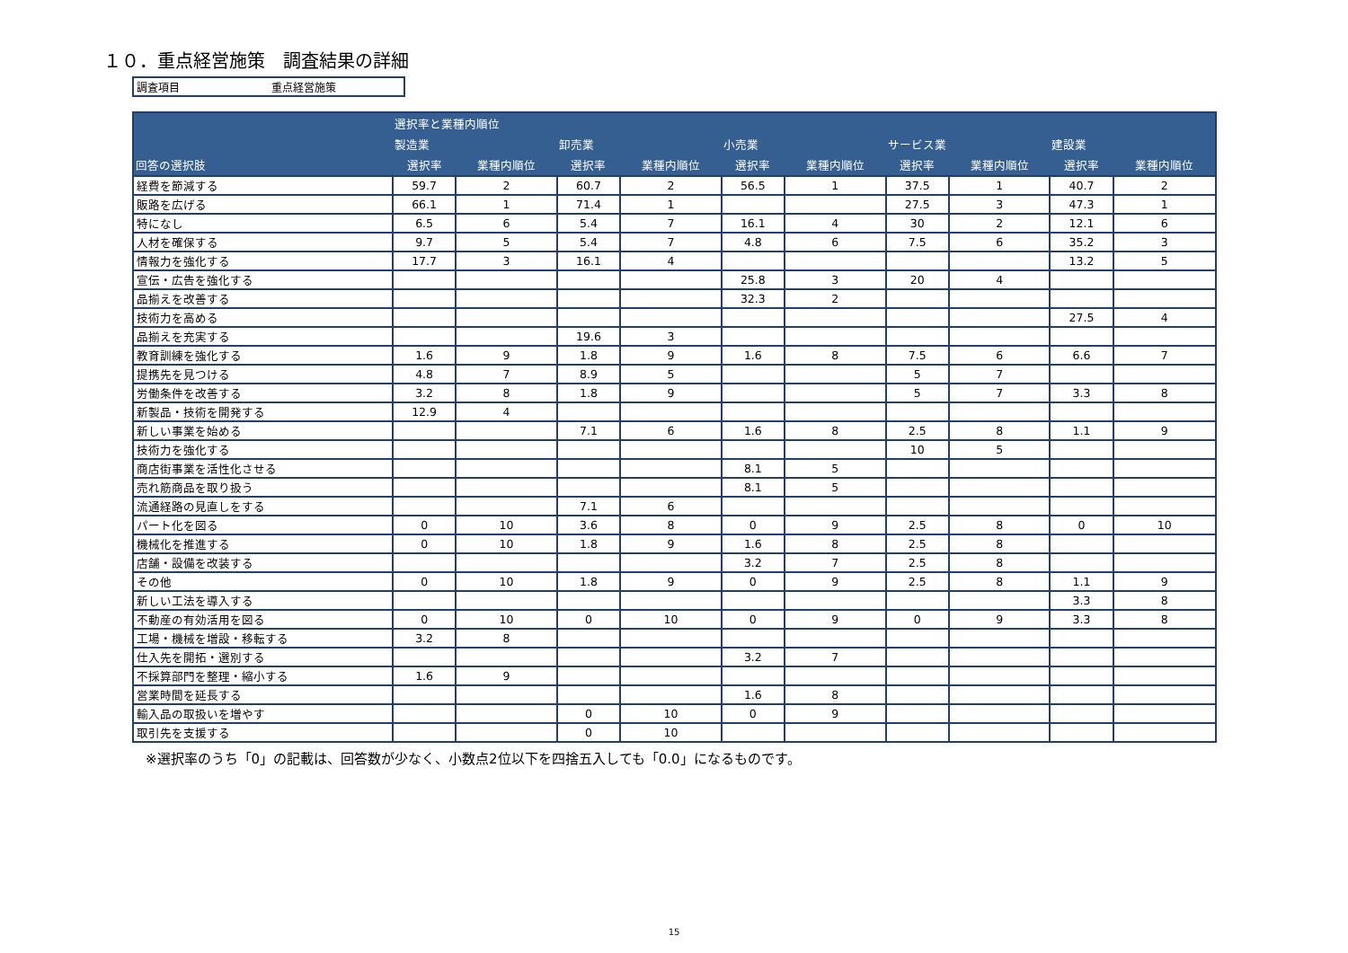１０．重点経営施策　調査結果の詳細
調査項目 重点経営施策
| | 選択率と業種内順位 | | | | | | | | | |
| --- | --- | --- | --- | --- | --- | --- | --- | --- | --- | --- |
| | 製造業 | | 卸売業 | | 小売業 | | サービス業 | | 建設業 | |
| 回答の選択肢 | 選択率 | 業種内順位 | 選択率 | 業種内順位 | 選択率 | 業種内順位 | 選択率 | 業種内順位 | 選択率 | 業種内順位 |
| 経費を節減する | 59.7 | 2 | 60.7 | 2 | 56.5 | 1 | 37.5 | 1 | 40.7 | 2 |
| 販路を広げる | 66.1 | 1 | 71.4 | 1 | | | 27.5 | 3 | 47.3 | 1 |
| 特になし | 6.5 | 6 | 5.4 | 7 | 16.1 | 4 | 30 | 2 | 12.1 | 6 |
| 人材を確保する | 9.7 | 5 | 5.4 | 7 | 4.8 | 6 | 7.5 | 6 | 35.2 | 3 |
| 情報力を強化する | 17.7 | 3 | 16.1 | 4 | | | | | 13.2 | 5 |
| 宣伝・広告を強化する | | | | | 25.8 | 3 | 20 | 4 | | |
| 品揃えを改善する | | | | | 32.3 | 2 | | | | |
| 技術力を高める | | | | | | | | | 27.5 | 4 |
| 品揃えを充実する | | | 19.6 | 3 | | | | | | |
| 教育訓練を強化する | 1.6 | 9 | 1.8 | 9 | 1.6 | 8 | 7.5 | 6 | 6.6 | 7 |
| 提携先を見つける | 4.8 | 7 | 8.9 | 5 | | | 5 | 7 | | |
| 労働条件を改善する | 3.2 | 8 | 1.8 | 9 | | | 5 | 7 | 3.3 | 8 |
| 新製品・技術を開発する | 12.9 | 4 | | | | | | | | |
| 新しい事業を始める | | | 7.1 | 6 | 1.6 | 8 | 2.5 | 8 | 1.1 | 9 |
| 技術力を強化する | | | | | | | 10 | 5 | | |
| 商店街事業を活性化させる | | | | | 8.1 | 5 | | | | |
| 売れ筋商品を取り扱う | | | | | 8.1 | 5 | | | | |
| 流通経路の見直しをする | | | 7.1 | 6 | | | | | | |
| パート化を図る | 0 | 10 | 3.6 | 8 | 0 | 9 | 2.5 | 8 | 0 | 10 |
| 機械化を推進する | 0 | 10 | 1.8 | 9 | 1.6 | 8 | 2.5 | 8 | | |
| 店舗・設備を改装する | | | | | 3.2 | 7 | 2.5 | 8 | | |
| その他 | 0 | 10 | 1.8 | 9 | 0 | 9 | 2.5 | 8 | 1.1 | 9 |
| 新しい工法を導入する | | | | | | | | | 3.3 | 8 |
| 不動産の有効活用を図る | 0 | 10 | 0 | 10 | 0 | 9 | 0 | 9 | 3.3 | 8 |
| 工場・機械を増設・移転する | 3.2 | 8 | | | | | | | | |
| 仕入先を開拓・選別する | | | | | 3.2 | 7 | | | | |
| 不採算部門を整理・縮小する | 1.6 | 9 | | | | | | | | |
| 営業時間を延長する | | | | | 1.6 | 8 | | | | |
| 輸入品の取扱いを増やす | | | 0 | 10 | 0 | 9 | | | | |
| 取引先を支援する | | | 0 | 10 | | | | | | |
※選択率のうち「0」の記載は、回答数が少なく、小数点2位以下を四捨五入しても「0.0」になるものです。
15